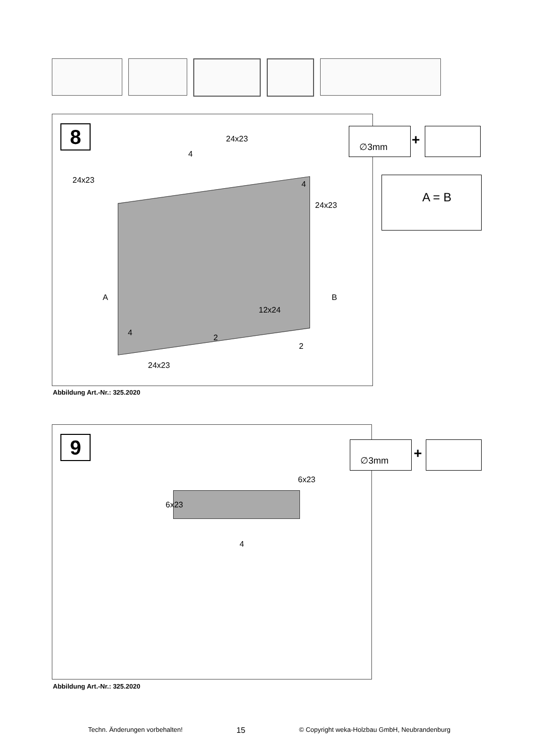8 24x23
4
24x23 4
24x23
A B
12x24
4
2
2
24x23
Abbildung Art.-Nr.: 325.2020
∅3mm
+
A = B
9
6x23
6x23
4
Abbildung Art.-Nr.: 325.2020
∅3mm
+
Techn. Änderungen vorbehalten! 15 © Copyright weka-Holzbau GmbH, Neubrandenburg